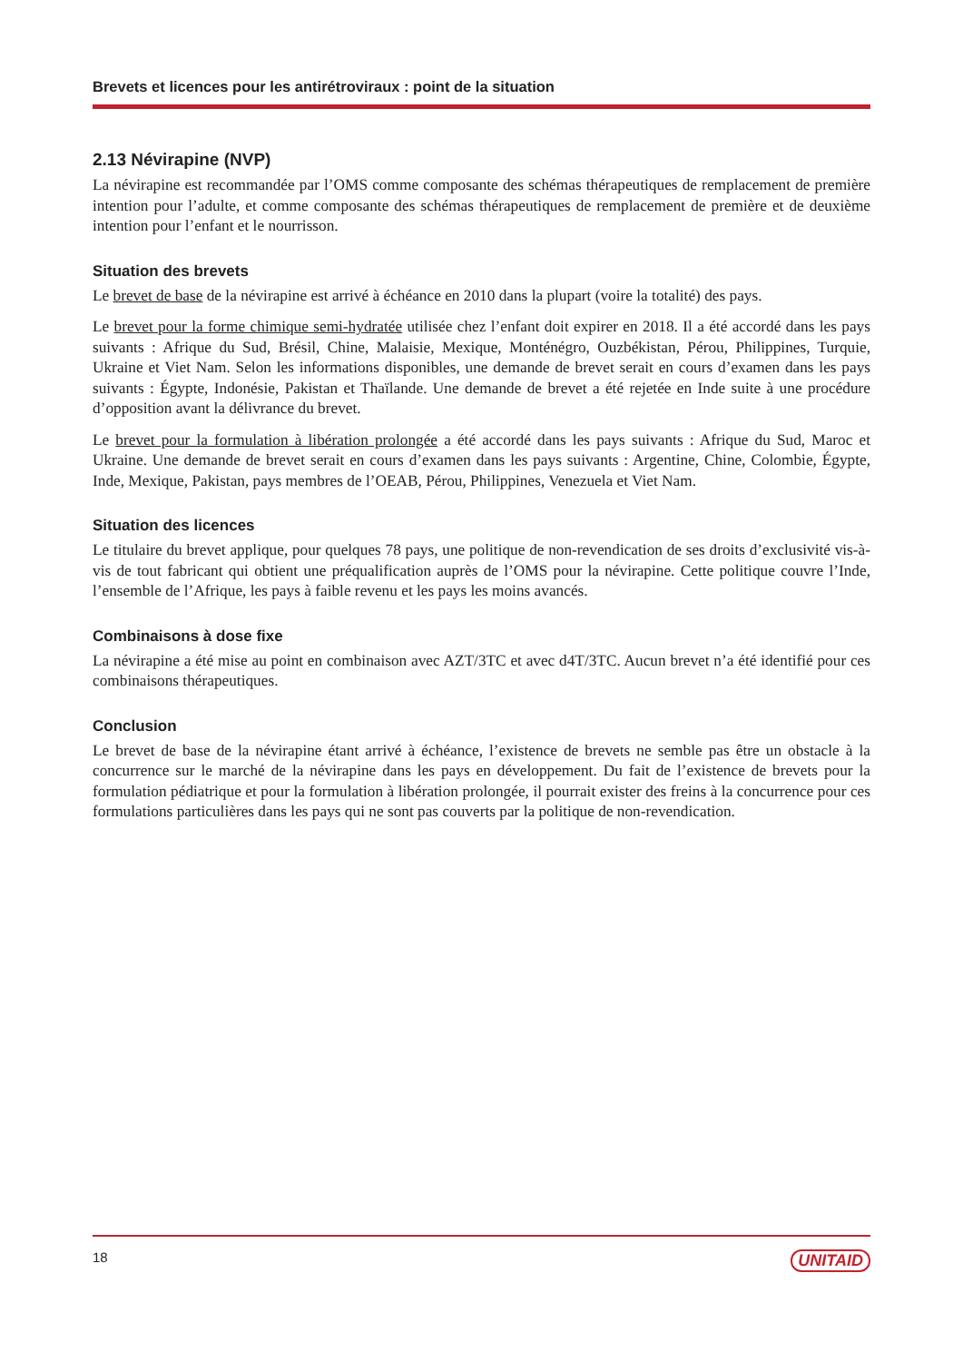Brevets et licences pour les antirétroviraux : point de la situation
2.13 Névirapine (NVP)
La névirapine est recommandée par l’OMS comme composante des schémas thérapeutiques de remplacement de première intention pour l’adulte, et comme composante des schémas thérapeutiques de remplacement de première et de deuxième intention pour l’enfant et le nourrisson.
Situation des brevets
Le brevet de base de la névirapine est arrivé à échéance en 2010 dans la plupart (voire la totalité) des pays.
Le brevet pour la forme chimique semi-hydratée utilisée chez l’enfant doit expirer en 2018. Il a été accordé dans les pays suivants : Afrique du Sud, Brésil, Chine, Malaisie, Mexique, Monténégro, Ouzbékistan, Pérou, Philippines, Turquie, Ukraine et Viet Nam. Selon les informations disponibles, une demande de brevet serait en cours d’examen dans les pays suivants : Égypte, Indonésie, Pakistan et Thaïlande. Une demande de brevet a été rejetée en Inde suite à une procédure d’opposition avant la délivrance du brevet.
Le brevet pour la formulation à libération prolongée a été accordé dans les pays suivants : Afrique du Sud, Maroc et Ukraine. Une demande de brevet serait en cours d’examen dans les pays suivants : Argentine, Chine, Colombie, Égypte, Inde, Mexique, Pakistan, pays membres de l’OEAB, Pérou, Philippines, Venezuela et Viet Nam.
Situation des licences
Le titulaire du brevet applique, pour quelques 78 pays, une politique de non-revendication de ses droits d’exclusivité vis-à-vis de tout fabricant qui obtient une préqualification auprès de l’OMS pour la névirapine. Cette politique couvre l’Inde, l’ensemble de l’Afrique, les pays à faible revenu et les pays les moins avancés.
Combinaisons à dose fixe
La névirapine a été mise au point en combinaison avec AZT/3TC et avec d4T/3TC. Aucun brevet n’a été identifié pour ces combinaisons thérapeutiques.
Conclusion
Le brevet de base de la névirapine étant arrivé à échéance, l’existence de brevets ne semble pas être un obstacle à la concurrence sur le marché de la névirapine dans les pays en développement. Du fait de l’existence de brevets pour la formulation pédiatrique et pour la formulation à libération prolongée, il pourrait exister des freins à la concurrence pour ces formulations particulières dans les pays qui ne sont pas couverts par la politique de non-revendication.
18 UNITAID